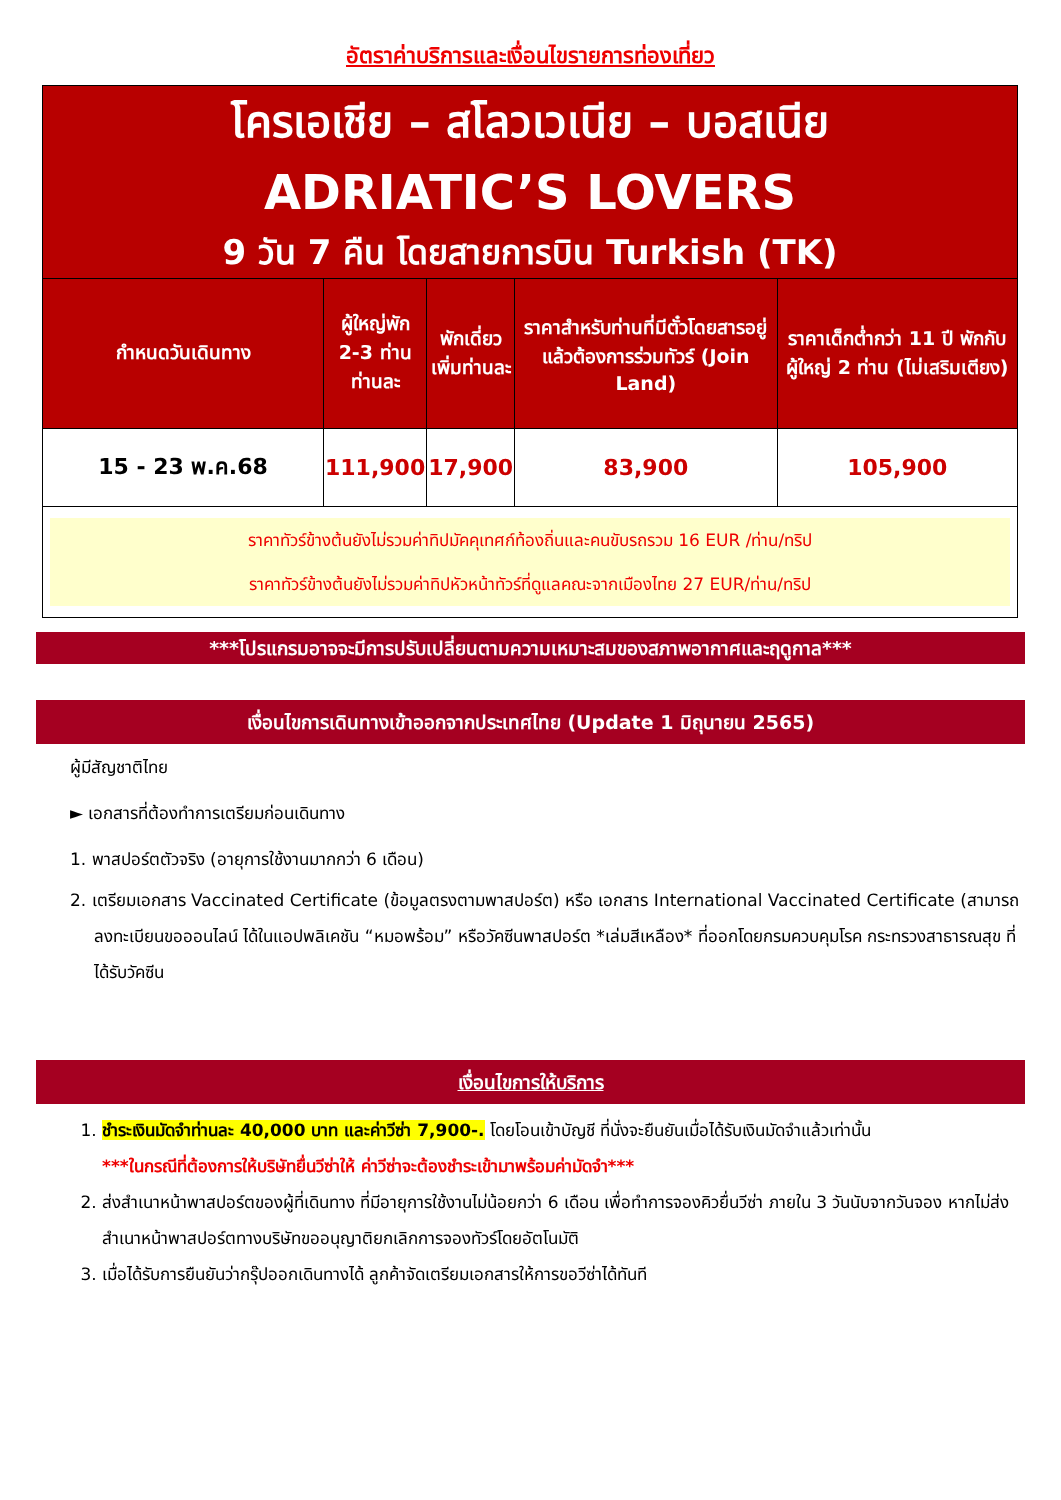อัตราค่าบริการและเงื่อนไขรายการท่องเที่ยว
| โครเอเชีย – สโลวเวเนีย – บอสเนีย ADRIATIC’S LOVERS 9 วัน 7 คืน โดยสายการบิน Turkish (TK) | | | | |
| กำหนดวันเดินทาง | ผู้ใหญ่พัก 2-3 ท่าน ท่านละ | พักเดี่ยว เพิ่มท่านละ | ราคาสำหรับท่านที่มีตั๋วโดยสารอยู่แล้วต้องการร่วมทัวร์ (Join Land) | ราคาเด็กต่ำกว่า 11 ปี พักกับผู้ใหญ่ 2 ท่าน (ไม่เสริมเตียง) |
| 15 - 23 พ.ค.68 | 111,900 | 17,900 | 83,900 | 105,900 |
| ราคาทัวร์ข้างต้นยังไม่รวมค่าทิปมัคคุเทศก์ท้องถิ่นและคนขับรถรวม 16 EUR /ท่าน/ทริป ราคาทัวร์ข้างต้นยังไม่รวมค่าทิปหัวหน้าทัวร์ที่ดูแลคณะจากเมืองไทย 27 EUR/ท่าน/ทริป | | | | |
***โปรแกรมอาจจะมีการปรับเปลี่ยนตามความเหมาะสมของสภาพอากาศและฤดูกาล***
เงื่อนไขการเดินทางเข้าออกจากประเทศไทย (Update 1 มิถุนายน 2565)
ผู้มีสัญชาติไทย
► เอกสารที่ต้องทำการเตรียมก่อนเดินทาง
1. พาสปอร์ตตัวจริง (อายุการใช้งานมากกว่า 6 เดือน)
2. เตรียมเอกสาร Vaccinated Certificate (ข้อมูลตรงตามพาสปอร์ต) หรือ เอกสาร International Vaccinated Certificate (สามารถลงทะเบียนขอออนไลน์ ได้ในแอปพลิเคชัน “หมอพร้อม” หรือวัคซีนพาสปอร์ต *เล่มสีเหลือง* ที่ออกโดยกรมควบคุมโรค กระทรวงสาธารณสุข ที่ได้รับวัคซีน
เงื่อนไขการให้บริการ
1. ชำระเงินมัดจำท่านละ 40,000 บาท และค่าวีซ่า 7,900-. โดยโอนเข้าบัญชี ที่นั่งจะยืนยันเมื่อได้รับเงินมัดจำแล้วเท่านั้น
***ในกรณีที่ต้องการให้บริษัทยื่นวีซ่าให้ ค่าวีซ่าจะต้องชำระเข้ามาพร้อมค่ามัดจำ***
2. ส่งสำเนาหน้าพาสปอร์ตของผู้ที่เดินทาง ที่มีอายุการใช้งานไม่น้อยกว่า 6 เดือน เพื่อทำการจองคิวยื่นวีซ่า ภายใน 3 วันนับจากวันจอง หากไม่ส่งสำเนาหน้าพาสปอร์ตทางบริษัทขออนุญาติยกเลิกการจองทัวร์โดยอัตโนมัติ
3. เมื่อได้รับการยืนยันว่ากรุ๊ปออกเดินทางได้ ลูกค้าจัดเตรียมเอกสารให้การขอวีซ่าได้ทันที